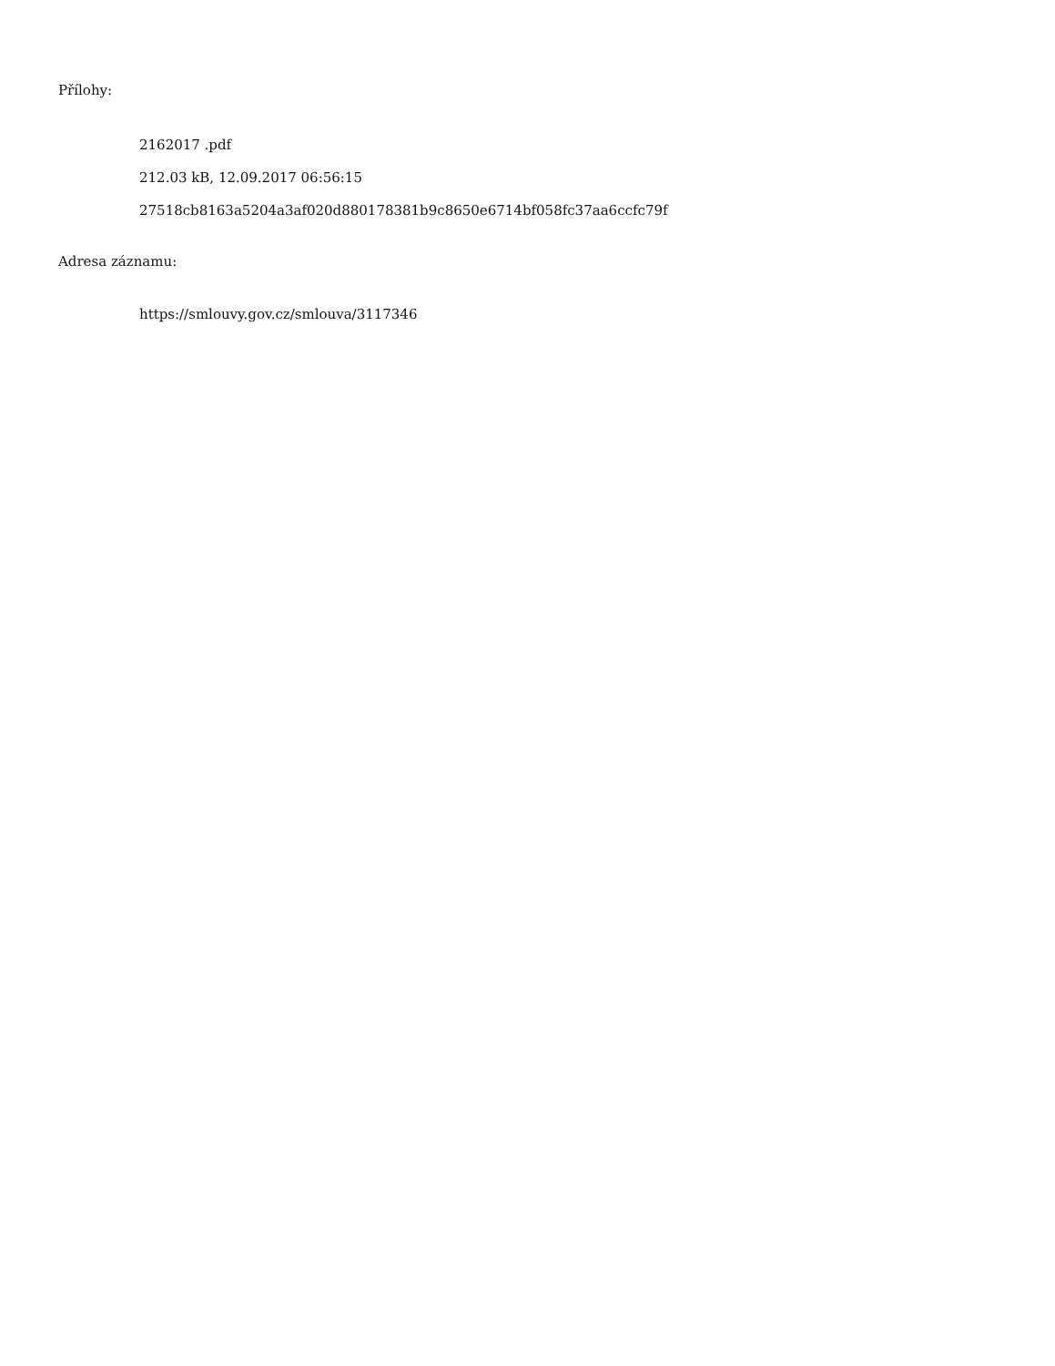Přílohy:
2162017 .pdf
212.03 kB, 12.09.2017 06:56:15
27518cb8163a5204a3af020d880178381b9c8650e6714bf058fc37aa6ccfc79f
Adresa záznamu:
https://smlouvy.gov.cz/smlouva/3117346